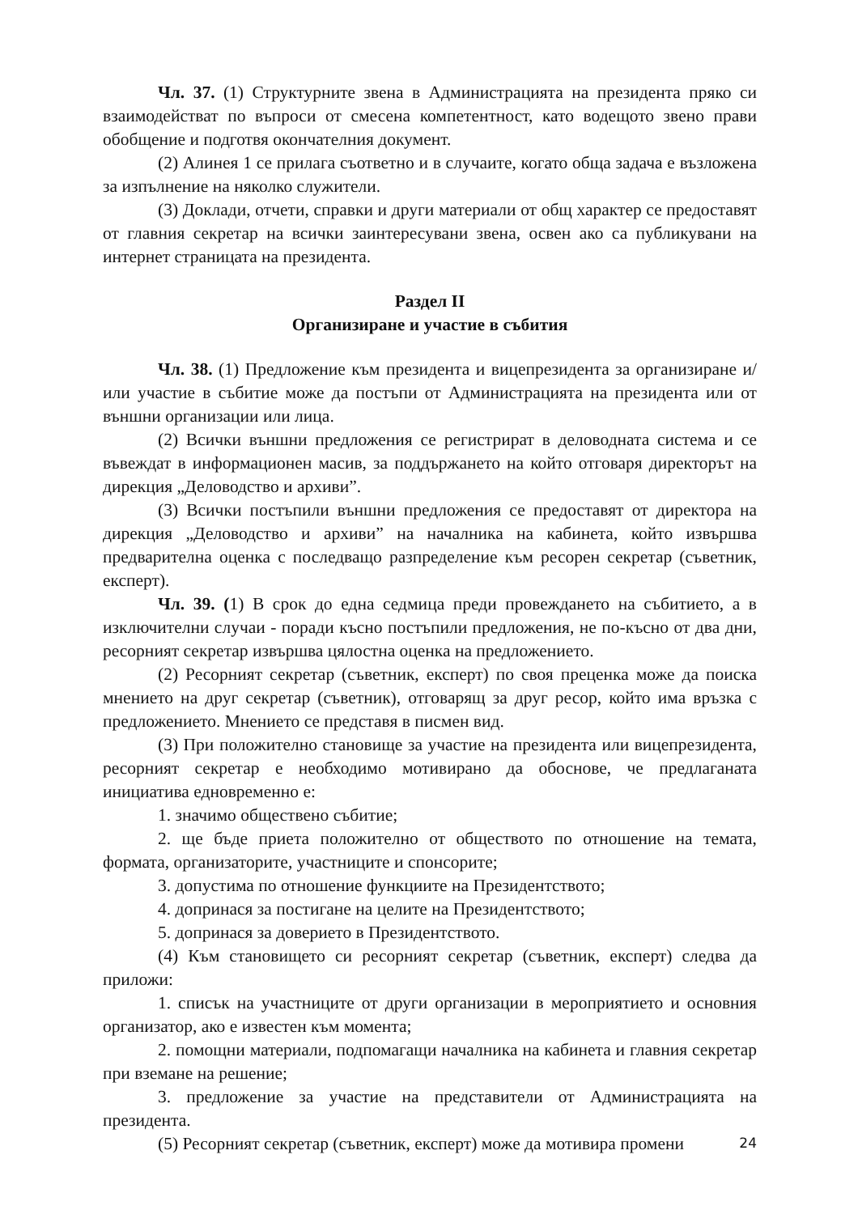Чл. 37. (1) Структурните звена в Администрацията на президента пряко си взаимодействат по въпроси от смесена компетентност, като водещото звено прави обобщение и подготвя окончателния документ.
(2) Алинея 1 се прилага съответно и в случаите, когато обща задача е възложена за изпълнение на няколко служители.
(3) Доклади, отчети, справки и други материали от общ характер се предоставят от главния секретар на всички заинтересувани звена, освен ако са публикувани на интернет страницата на президента.
Раздел II
Организиране и участие в събития
Чл. 38. (1) Предложение към президента и вицепрезидента за организиране и/или участие в събитие може да постъпи от Администрацията на президента или от външни организации или лица.
(2) Всички външни предложения се регистрират в деловодната система и се въвеждат в информационен масив, за поддържането на който отговаря директорът на дирекция „Деловодство и архиви”.
(3) Всички постъпили външни предложения се предоставят от директора на дирекция „Деловодство и архиви” на началника на кабинета, който извършва предварителна оценка с последващо разпределение към ресорен секретар (съветник, експерт).
Чл. 39. (1) В срок до една седмица преди провеждането на събитието, а в изключителни случаи - поради късно постъпили предложения, не по-късно от два дни, ресорният секретар извършва цялостна оценка на предложението.
(2) Ресорният секретар (съветник, експерт) по своя преценка може да поиска мнението на друг секретар (съветник), отговарящ за друг ресор, който има връзка с предложението. Мнението се представя в писмен вид.
(3) При положително становище за участие на президента или вицепрезидента, ресорният секретар е необходимо мотивирано да обоснове, че предлаганата инициатива едновременно е:
1. значимо обществено събитие;
2. ще бъде приета положително от обществото по отношение на темата, формата, организаторите, участниците и спонсорите;
3. допустима по отношение функциите на Президентството;
4. допринася за постигане на целите на Президентството;
5. допринася за доверието в Президентството.
(4) Към становището си ресорният секретар (съветник, експерт) следва да приложи:
1. списък на участниците от други организации в мероприятието и основния организатор, ако е известен към момента;
2. помощни материали, подпомагащи началника на кабинета и главния секретар при вземане на решение;
3. предложение за участие на представители от Администрацията на президента.
(5) Ресорният секретар (съветник, експерт) може да мотивира промени
24